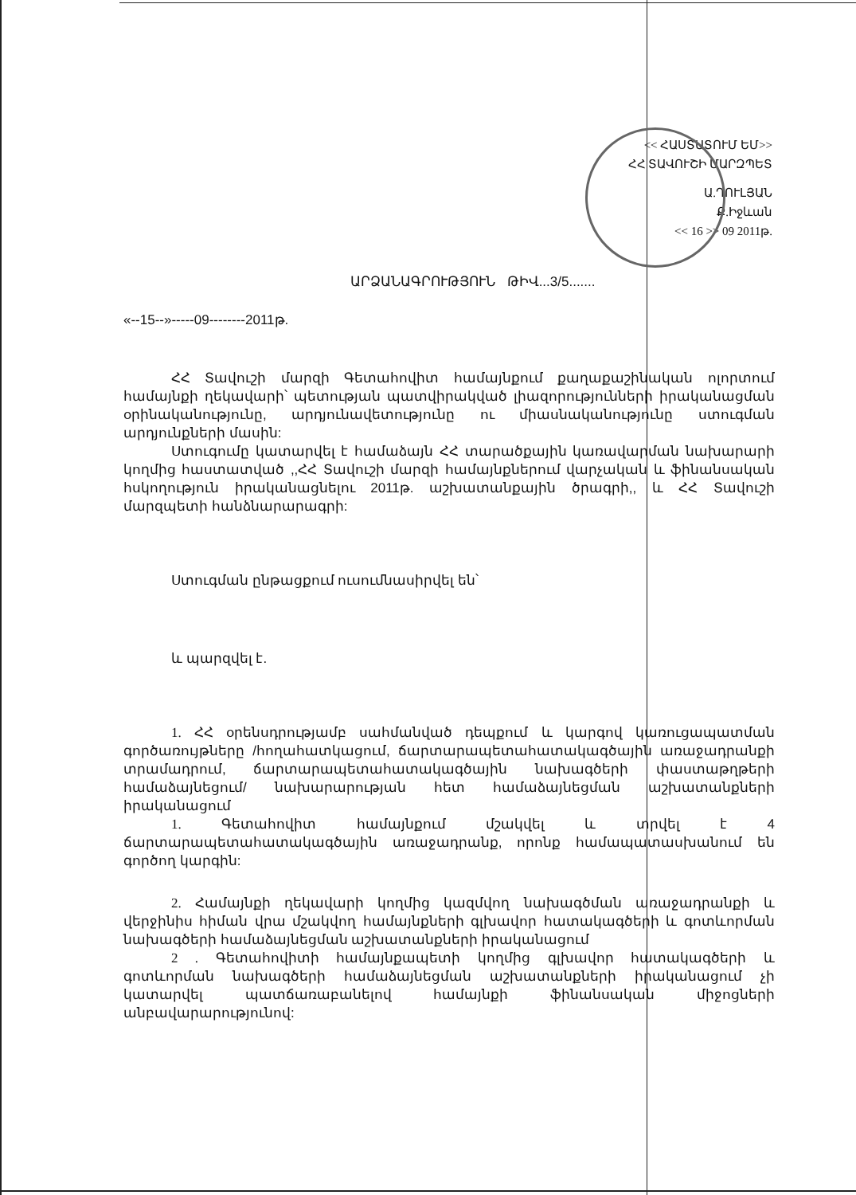<< ՀԱՍՏԱՏՈՒՄ ԵՄ>>
ՀՀ ՏԱՎՈՒՇԻ ՄԱՐԶՊԵՏ
Ա.ՂՈՒԼՅԱՆ
Ք.Իջևան
<< 16 >> 09 2011թ.
ԱՐՁԱՆԱԳՐՈՒԹՅՈՒՆ ԹԻՎ...3/5.......
«--15--»-----09--------2011թ.
ՀՀ Տավուշի մարզի Գետահովիտ համայնքում քաղաքաշինական ոլորտում համայնքի ղեկավարի՝ պետության պատվիրակված լիազորությունների իրականացման օրինականությունը, արդյունավետությունը ու միասնականությունը ստուգման արդյունքների մասին:
Ստուգումը կատարվել է համաձայն ՀՀ տարածքային կառավարման նախարարի կողմից հաստատված ,,ՀՀ Տավուշի մարզի համայնքներում վարչական և ֆինանսական հսկողություն իրականացնելու 2011թ. աշխատանքային ծրագրի,, և ՀՀ Տավուշի մարզպետի հանձնարարագրի:
Ստուգման ընթացքում ուսումնասիրվել են՝
և պարզվել է.
1. ՀՀ օրենսդրությամբ սահմանված դեպքում և կարգով կառուցապատման գործառույթները /հողահատկացում, ճարտարապետահատակագծային առաջադրանքի տրամադրում, ճարտարապետահատակագծային նախագծերի փաստաթղթերի համաձայնեցում/ նախարարության հետ համաձայնեցման աշխատանքների իրականացում
1. Գետահովիտ համայնքում մշակվել և տրվել է 4 ճարտարապետահատակագծային առաջադրանք, որոնք համապատասխանում են գործող կարգին:
2. Համայնքի ղեկավարի կողմից կազմվող նախագծման առաջադրանքի և վերջինիս հիման վրա մշակվող համայնքների գլխավոր հատակագծերի և գոտևորման նախագծերի համաձայնեցման աշխատանքների իրականացում
2 . Գետահովիտի համայնքապետի կողմից գլխավոր հատակագծերի և գոտևորման նախագծերի համաձայնեցման աշխատանքների իրականացում չի կատարվել պատճառաբանելով համայնքի ֆինանսական միջոցների անբավարարությունով: